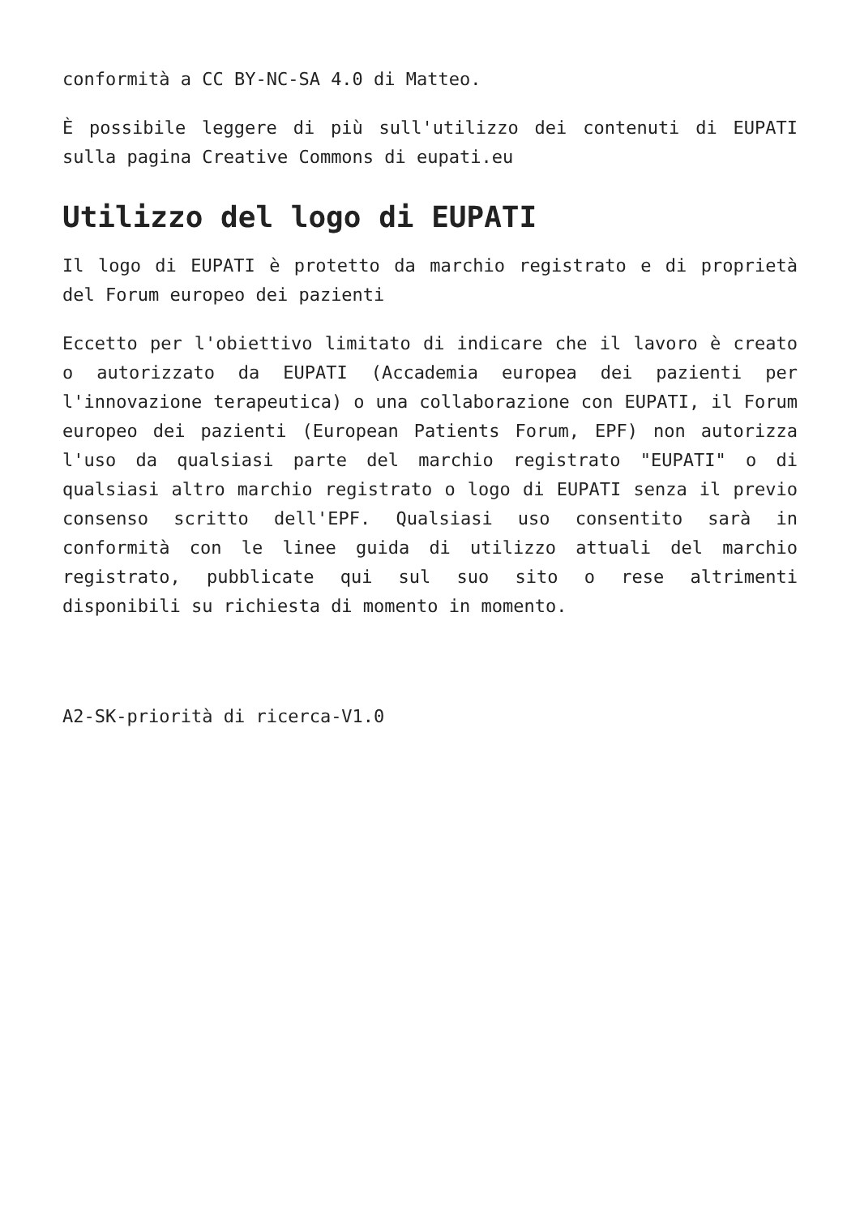conformità a CC BY-NC-SA 4.0 di Matteo.
È possibile leggere di più sull'utilizzo dei contenuti di EUPATI sulla pagina Creative Commons di eupati.eu
Utilizzo del logo di EUPATI
Il logo di EUPATI è protetto da marchio registrato e di proprietà del Forum europeo dei pazienti
Eccetto per l'obiettivo limitato di indicare che il lavoro è creato o autorizzato da EUPATI (Accademia europea dei pazienti per l'innovazione terapeutica) o una collaborazione con EUPATI, il Forum europeo dei pazienti (European Patients Forum, EPF) non autorizza l'uso da qualsiasi parte del marchio registrato "EUPATI" o di qualsiasi altro marchio registrato o logo di EUPATI senza il previo consenso scritto dell'EPF. Qualsiasi uso consentito sarà in conformità con le linee guida di utilizzo attuali del marchio registrato, pubblicate qui sul suo sito o rese altrimenti disponibili su richiesta di momento in momento.
A2-SK-priorità di ricerca-V1.0